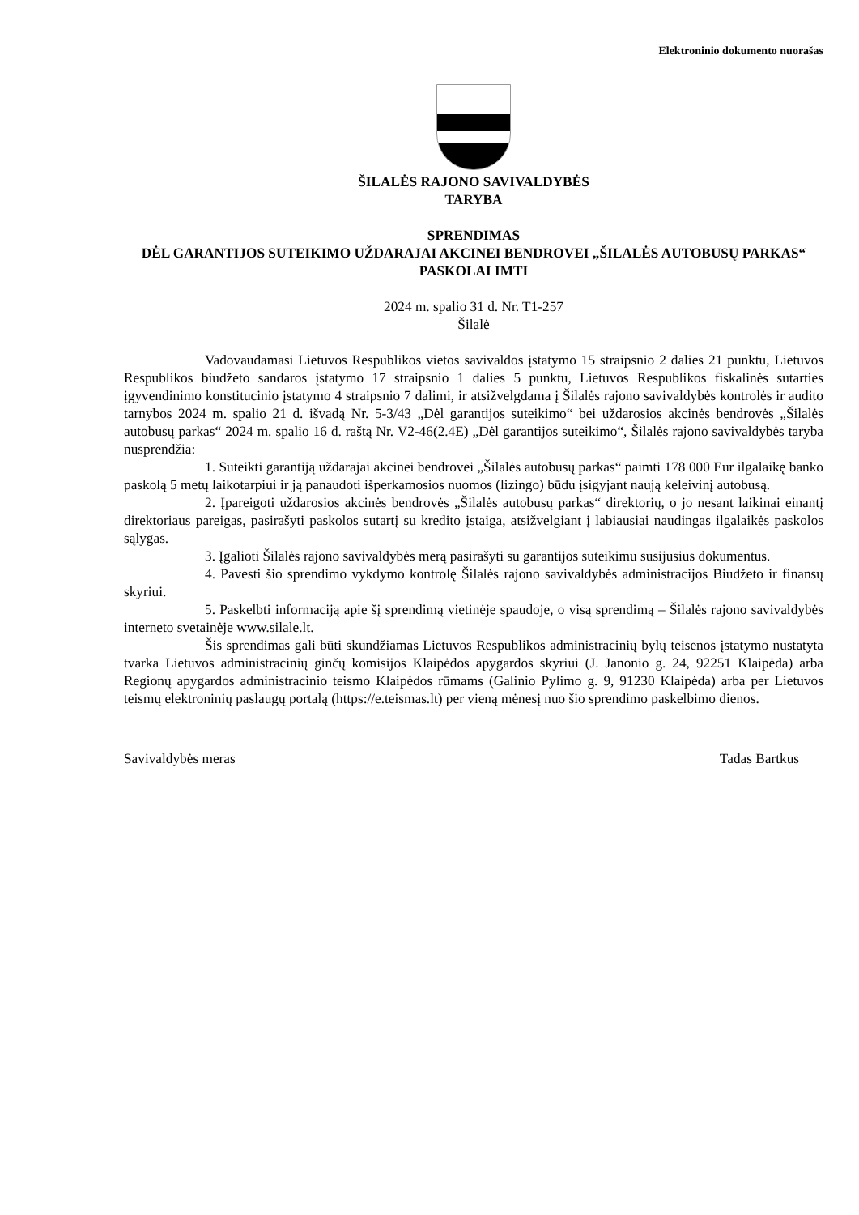Elektroninio dokumento nuorašas
ŠILALĖS RAJONO SAVIVALDYBĖS
TARYBA
SPRENDIMAS
DĖL GARANTIJOS SUTEIKIMO UŽDARAJAI AKCINEI BENDROVEI „ŠILALĖS AUTOBUSŲ PARKAS“ PASKOLAI IMTI
2024 m. spalio 31 d. Nr. T1-257
Šilalė
Vadovaudamasi Lietuvos Respublikos vietos savivaldos įstatymo 15 straipsnio 2 dalies 21 punktu, Lietuvos Respublikos biudžeto sandaros įstatymo 17 straipsnio 1 dalies 5 punktu, Lietuvos Respublikos fiskalinės sutarties įgyvendinimo konstitucinio įstatymo 4 straipsnio 7 dalimi, ir atsižvelgdama į Šilalės rajono savivaldybės kontrolės ir audito tarnybos 2024 m. spalio 21 d. išvadą Nr. 5-3/43 „Dėl garantijos suteikimo“ bei uždarosios akcinės bendrovės „Šilalės autobusų parkas“ 2024 m. spalio 16 d. raštą Nr. V2-46(2.4E) „Dėl garantijos suteikimo“, Šilalės rajono savivaldybės taryba nusprendžia:
1. Suteikti garantiją uždarajai akcinei bendrovei „Šilalės autobusų parkas“ paimti 178 000 Eur ilgalaikę banko paskolą 5 metų laikotarpiui ir ją panaudoti išperkamosios nuomos (lizingo) būdu įsigyjant naują keleivinį autobusą.
2. Įpareigoti uždarosios akcinės bendrovės „Šilalės autobusų parkas“ direktorių, o jo nesant laikinai einantį direktoriaus pareigas, pasirašyti paskolos sutartį su kredito įstaiga, atsižvelgiant į labiausiai naudingas ilgalaikės paskolos sąlygas.
3. Įgalioti Šilalės rajono savivaldybės merą pasirašyti su garantijos suteikimu susijusius dokumentus.
4. Pavesti šio sprendimo vykdymo kontrolę Šilalės rajono savivaldybės administracijos Biudžeto ir finansų skyriui.
5. Paskelbti informaciją apie šį sprendimą vietinėje spaudoje, o visą sprendimą – Šilalės rajono savivaldybės interneto svetainėje www.silale.lt.
Šis sprendimas gali būti skundžiamas Lietuvos Respublikos administracinių bylų teisenos įstatymo nustatyta tvarka Lietuvos administracinių ginčų komisijos Klaipėdos apygardos skyriui (J. Janonio g. 24, 92251 Klaipėda) arba Regionų apygardos administracinio teismo Klaipėdos rūmams (Galinio Pylimo g. 9, 91230 Klaipėda) arba per Lietuvos teismų elektroninių paslaugų portalą (https://e.teismas.lt) per vieną mėnesį nuo šio sprendimo paskelbimo dienos.
Savivaldybės meras Tadas Bartkus